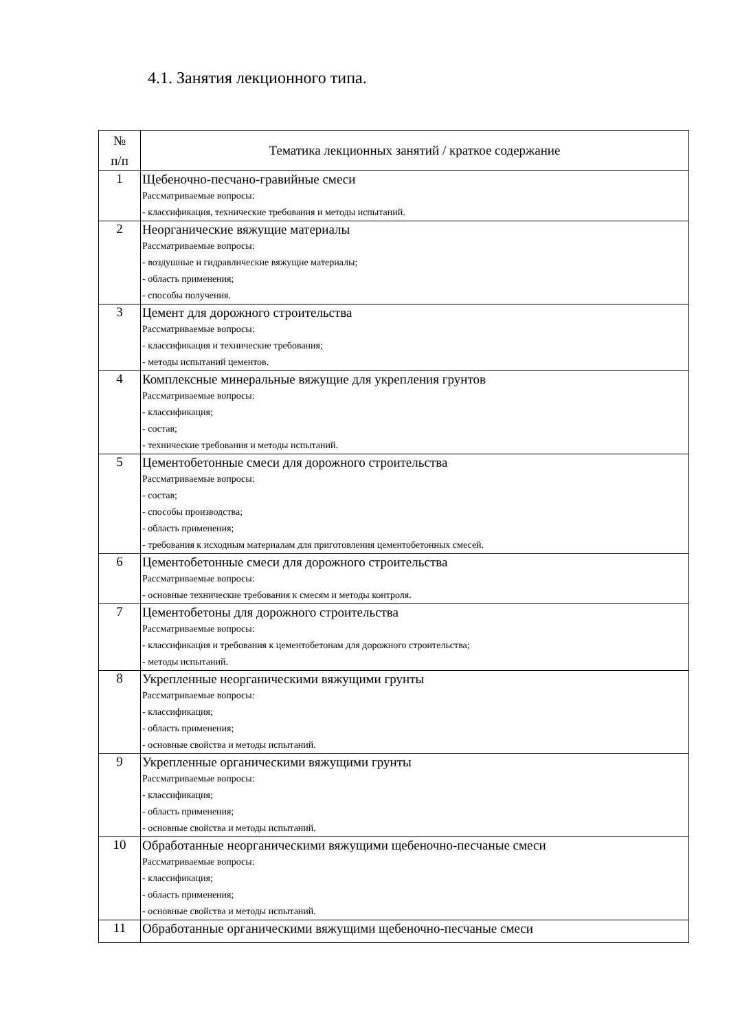4.1. Занятия лекционного типа.
| № п/п | Тематика лекционных занятий / краткое содержание |
| --- | --- |
| 1 | Щебеночно-песчано-гравийные смеси Рассматриваемые вопросы: - классификация, технические требования и методы испытаний. |
| 2 | Неорганические вяжущие материалы Рассматриваемые вопросы: - воздушные и гидравлические вяжущие материалы; - область применения; - способы получения. |
| 3 | Цемент для дорожного строительства Рассматриваемые вопросы: - классификация и технические требования; - методы испытаний цементов. |
| 4 | Комплексные минеральные вяжущие для укрепления грунтов Рассматриваемые вопросы: - классификация; - состав; - технические требования и методы испытаний. |
| 5 | Цементобетонные смеси для дорожного строительства Рассматриваемые вопросы: - состав; - способы производства; - область применения; - требования к исходным материалам для приготовления цементобетонных смесей. |
| 6 | Цементобетонные смеси для дорожного строительства Рассматриваемые вопросы: - основные технические требования к смесям и методы контроля. |
| 7 | Цементобетоны для дорожного строительства Рассматриваемые вопросы: - классификация и требования к цементобетонам для дорожного строительства; - методы испытаний. |
| 8 | Укрепленные неорганическими вяжущими грунты Рассматриваемые вопросы: - классификация; - область применения; - основные свойства и методы испытаний. |
| 9 | Укрепленные органическими вяжущими грунты Рассматриваемые вопросы: - классификация; - область применения; - основные свойства и методы испытаний. |
| 10 | Обработанные неорганическими вяжущими щебеночно-песчаные смеси Рассматриваемые вопросы: - классификация; - область применения; - основные свойства и методы испытаний. |
| 11 | Обработанные органическими вяжущими щебеночно-песчаные смеси |